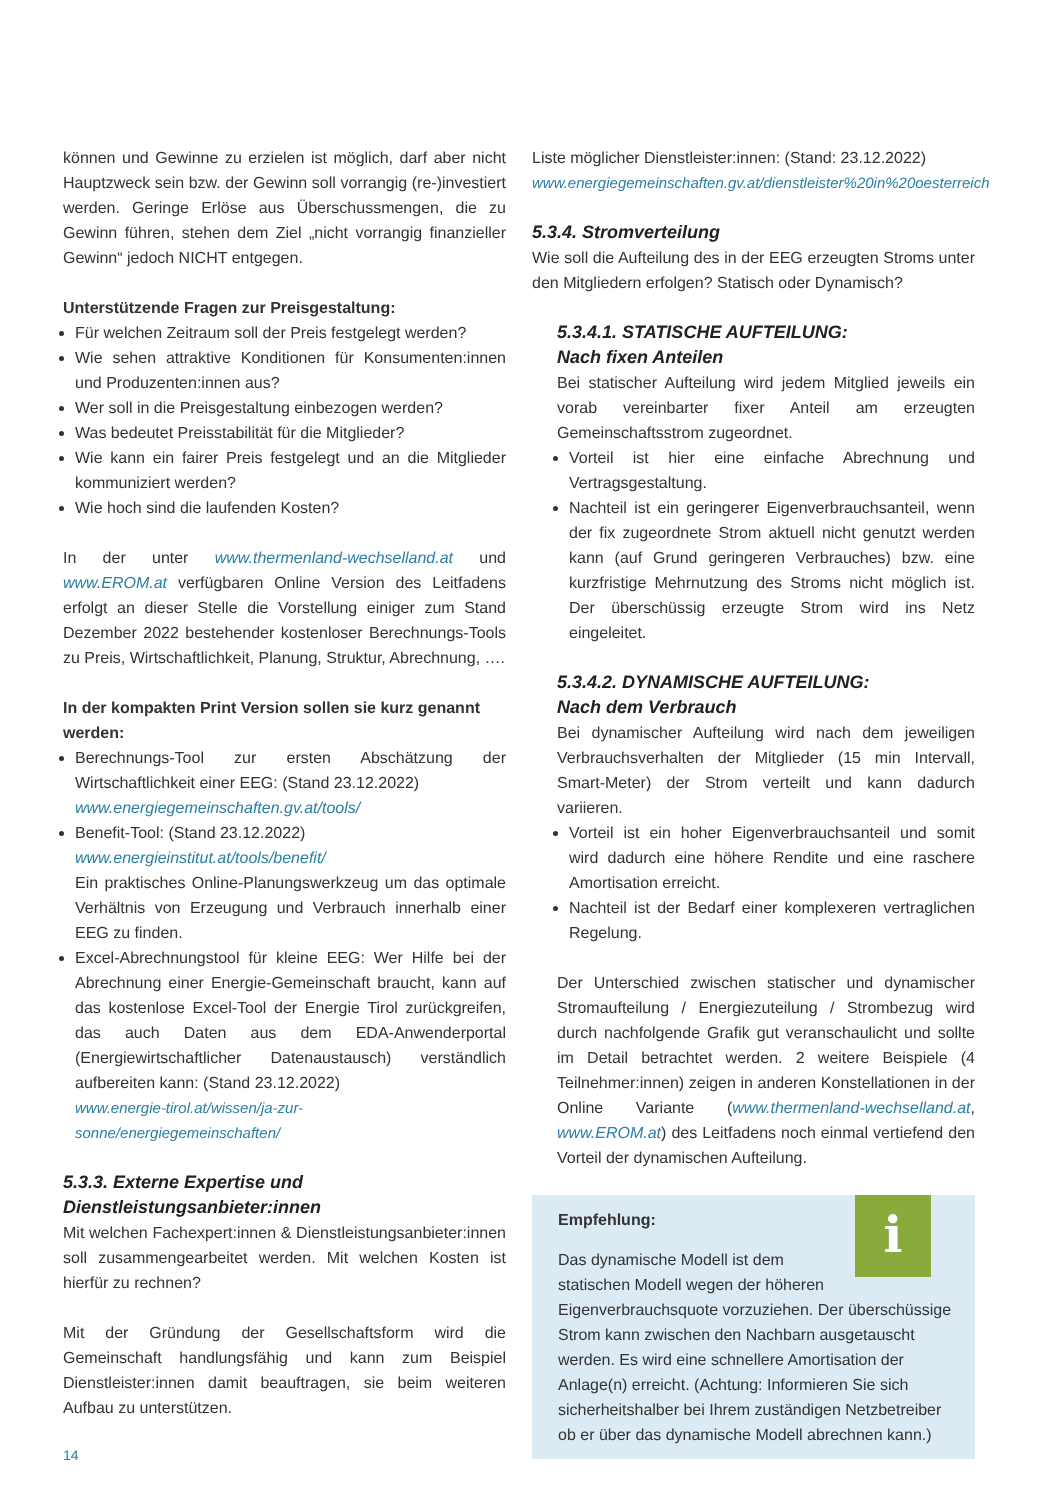können und Gewinne zu erzielen ist möglich, darf aber nicht Hauptzweck sein bzw. der Gewinn soll vorrangig (re-)investiert werden. Geringe Erlöse aus Überschussmengen, die zu Gewinn führen, stehen dem Ziel „nicht vorrangig finanzieller Gewinn“ jedoch NICHT entgegen.
Unterstützende Fragen zur Preisgestaltung:
Für welchen Zeitraum soll der Preis festgelegt werden?
Wie sehen attraktive Konditionen für Konsumenten:innen und Produzenten:innen aus?
Wer soll in die Preisgestaltung einbezogen werden?
Was bedeutet Preisstabilität für die Mitglieder?
Wie kann ein fairer Preis festgelegt und an die Mitglieder kommuniziert werden?
Wie hoch sind die laufenden Kosten?
In der unter www.thermenland-wechselland.at und www.EROM.at verfügbaren Online Version des Leitfadens erfolgt an dieser Stelle die Vorstellung einiger zum Stand Dezember 2022 bestehender kostenloser Berechnungs-Tools zu Preis, Wirtschaftlichkeit, Planung, Struktur, Abrechnung, ….
In der kompakten Print Version sollen sie kurz genannt werden:
Berechnungs-Tool zur ersten Abschätzung der Wirtschaftlichkeit einer EEG: (Stand 23.12.2022)
www.energiegemeinschaften.gv.at/tools/
Benefit-Tool: (Stand 23.12.2022)
www.energieinstitut.at/tools/benefit/
Ein praktisches Online-Planungswerkzeug um das optimale Verhältnis von Erzeugung und Verbrauch innerhalb einer EEG zu finden.
Excel-Abrechnungstool für kleine EEG: Wer Hilfe bei der Abrechnung einer Energie-Gemeinschaft braucht, kann auf das kostenlose Excel-Tool der Energie Tirol zurückgreifen, das auch Daten aus dem EDA-Anwenderportal (Energiewirtschaftlicher Datenaustausch) verständlich aufbereiten kann: (Stand 23.12.2022)
www.energie-tirol.at/wissen/ja-zur-sonne/energiegemeinschaften/
5.3.3. Externe Expertise und Dienstleistungsanbieter:innen
Mit welchen Fachexpert:innen & Dienstleistungsanbieter:innen soll zusammengearbeitet werden. Mit welchen Kosten ist hierfür zu rechnen?
Mit der Gründung der Gesellschaftsform wird die Gemeinschaft handlungsfähig und kann zum Beispiel Dienstleister:innen damit beauftragen, sie beim weiteren Aufbau zu unterstützen.
Liste möglicher Dienstleister:innen: (Stand: 23.12.2022)
www.energiegemeinschaften.gv.at/dienstleister%20in%20oesterreich
5.3.4. Stromverteilung
Wie soll die Aufteilung des in der EEG erzeugten Stroms unter den Mitgliedern erfolgen? Statisch oder Dynamisch?
5.3.4.1. STATISCHE AUFTEILUNG:
Nach fixen Anteilen
Bei statischer Aufteilung wird jedem Mitglied jeweils ein vorab vereinbarter fixer Anteil am erzeugten Gemeinschaftsstrom zugeordnet.
Vorteil ist hier eine einfache Abrechnung und Vertragsgestaltung.
Nachteil ist ein geringerer Eigenverbrauchsanteil, wenn der fix zugeordnete Strom aktuell nicht genutzt werden kann (auf Grund geringeren Verbrauches) bzw. eine kurzfristige Mehrnutzung des Stroms nicht möglich ist. Der überschüssig erzeugte Strom wird ins Netz eingeleitet.
5.3.4.2. DYNAMISCHE AUFTEILUNG:
Nach dem Verbrauch
Bei dynamischer Aufteilung wird nach dem jeweiligen Verbrauchsverhalten der Mitglieder (15 min Intervall, Smart-Meter) der Strom verteilt und kann dadurch variieren.
Vorteil ist ein hoher Eigenverbrauchsanteil und somit wird dadurch eine höhere Rendite und eine raschere Amortisation erreicht.
Nachteil ist der Bedarf einer komplexeren vertraglichen Regelung.
Der Unterschied zwischen statischer und dynamischer Stromaufteilung / Energiezuteilung / Strombezug wird durch nachfolgende Grafik gut veranschaulicht und sollte im Detail betrachtet werden. 2 weitere Beispiele (4 Teilnehmer:innen) zeigen in anderen Konstellationen in der Online Variante (www.thermenland-wechselland.at, www.EROM.at) des Leitfadens noch einmal vertiefend den Vorteil der dynamischen Aufteilung.
i
Empfehlung:
Das dynamische Modell ist dem
statischen Modell wegen der höheren Eigenverbrauchsquote vorzuziehen. Der überschüssige Strom kann zwischen den Nachbarn ausgetauscht werden. Es wird eine schnellere Amortisation der Anlage(n) erreicht. (Achtung: Informieren Sie sich sicherheitshalber bei Ihrem zuständigen Netzbetreiber ob er über das dynamische Modell abrechnen kann.)
14